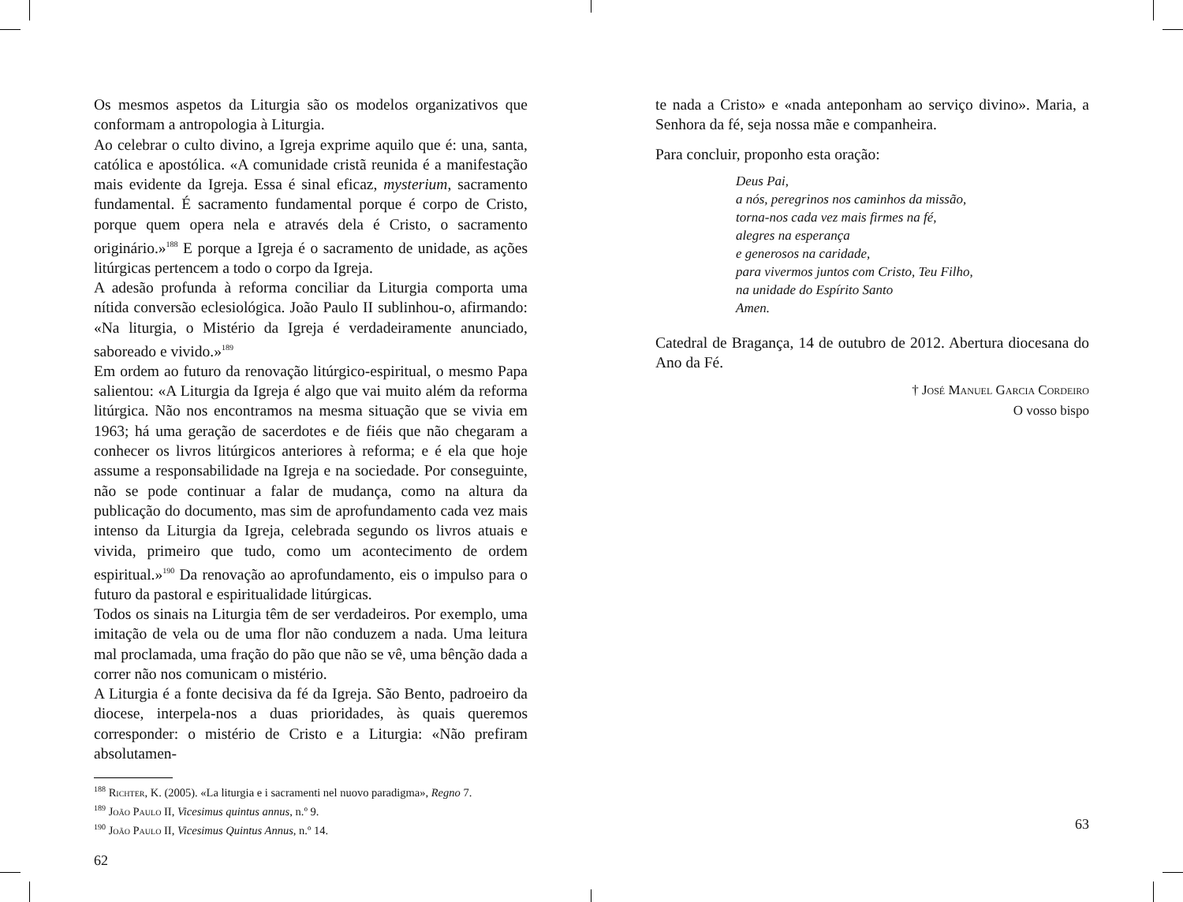Os mesmos aspetos da Liturgia são os modelos organizativos que conformam a antropologia à Liturgia.
Ao celebrar o culto divino, a Igreja exprime aquilo que é: una, santa, católica e apostólica. «A comunidade cristã reunida é a manifestação mais evidente da Igreja. Essa é sinal eficaz, mysterium, sacramento fundamental. É sacramento fundamental porque é corpo de Cristo, porque quem opera nela e através dela é Cristo, o sacramento originário.»<sup>188</sup> E porque a Igreja é o sacramento de unidade, as ações litúrgicas pertencem a todo o corpo da Igreja.
A adesão profunda à reforma conciliar da Liturgia comporta uma nítida conversão eclesiológica. João Paulo II sublinhou-o, afirmando: «Na liturgia, o Mistério da Igreja é verdadeiramente anunciado, saboreado e vivido.»<sup>189</sup>
Em ordem ao futuro da renovação litúrgico-espiritual, o mesmo Papa salientou: «A Liturgia da Igreja é algo que vai muito além da reforma litúrgica. Não nos encontramos na mesma situação que se vivia em 1963; há uma geração de sacerdotes e de fiéis que não chegaram a conhecer os livros litúrgicos anteriores à reforma; e é ela que hoje assume a responsabilidade na Igreja e na sociedade. Por conseguinte, não se pode continuar a falar de mudança, como na altura da publicação do documento, mas sim de aprofundamento cada vez mais intenso da Liturgia da Igreja, celebrada segundo os livros atuais e vivida, primeiro que tudo, como um acontecimento de ordem espiritual.»<sup>190</sup> Da renovação ao aprofundamento, eis o impulso para o futuro da pastoral e espiritualidade litúrgicas.
Todos os sinais na Liturgia têm de ser verdadeiros. Por exemplo, uma imitação de vela ou de uma flor não conduzem a nada. Uma leitura mal proclamada, uma fração do pão que não se vê, uma bênção dada a correr não nos comunicam o mistério.
A Liturgia é a fonte decisiva da fé da Igreja. São Bento, padroeiro da diocese, interpela-nos a duas prioridades, às quais queremos corresponder: o mistério de Cristo e a Liturgia: «Não prefiram absolutamen-
<sup>188</sup> Richter, K. (2005). «La liturgia e i sacramenti nel nuovo paradigma», Regno 7.
<sup>189</sup> João Paulo II, Vicesimus quintus annus, n.º 9.
<sup>190</sup> João Paulo II, Vicesimus Quintus Annus, n.º 14.
62
te nada a Cristo» e «nada anteponham ao serviço divino». Maria, a Senhora da fé, seja nossa mãe e companheira.
Para concluir, proponho esta oração:
Deus Pai,
a nós, peregrinos nos caminhos da missão,
torna-nos cada vez mais firmes na fé,
alegres na esperança
e generosos na caridade,
para vivermos juntos com Cristo, Teu Filho,
na unidade do Espírito Santo
Amen.
Catedral de Bragança, 14 de outubro de 2012. Abertura diocesana do Ano da Fé.
† José Manuel Garcia Cordeiro
O vosso bispo
63